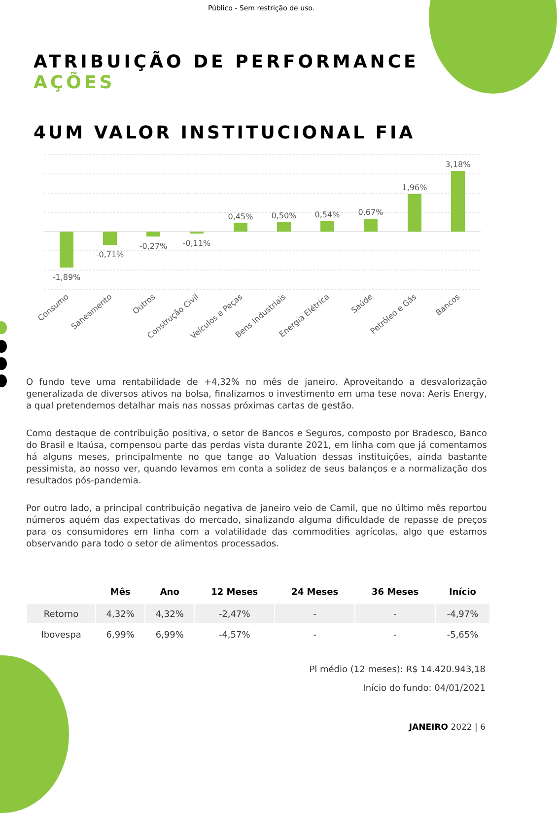Público - Sem restrição de uso.
ATRIBUIÇÃO DE PERFORMANCE
AÇÕES
4UM VALOR INSTITUCIONAL FIA
-1,89%
-0,71%
-0,27%
-0,11%
0,45%
0,50%
0,54%
0,67%
1,96%
3,18%
Consumo
Saneamento
Outros
Construção Civil
Veículos e Peças
Bens Industriais
Energia Elétrica
Saúde
Petróleo e Gás
Bancos
O fundo teve uma rentabilidade de +4,32% no mês de janeiro. Aproveitando a desvalorização generalizada de diversos ativos na bolsa, finalizamos o investimento em uma tese nova: Aeris Energy, a qual pretendemos detalhar mais nas nossas próximas cartas de gestão.
Como destaque de contribuição positiva, o setor de Bancos e Seguros, composto por Bradesco, Banco do Brasil e Itaúsa, compensou parte das perdas vista durante 2021, em linha com que já comentamos há alguns meses, principalmente no que tange ao Valuation dessas instituições, ainda bastante pessimista, ao nosso ver, quando levamos em conta a solidez de seus balanços e a normalização dos resultados pós-pandemia.
Por outro lado, a principal contribuição negativa de janeiro veio de Camil, que no último mês reportou números aquém das expectativas do mercado, sinalizando alguma dificuldade de repasse de preços para os consumidores em linha com a volatilidade das commodities agrícolas, algo que estamos observando para todo o setor de alimentos processados.
| | Mês | Ano | 12 Meses | 24 Meses | 36 Meses | Início |
| --- | --- | --- | --- | --- | --- | --- |
| Retorno | 4,32% | 4,32% | -2,47% | - | - | -4,97% |
| Ibovespa | 6,99% | 6,99% | -4,57% | - | - | -5,65% |
Pl médio (12 meses): R$ 14.420.943,18
Início do fundo: 04/01/2021
JANEIRO 2022 | 6